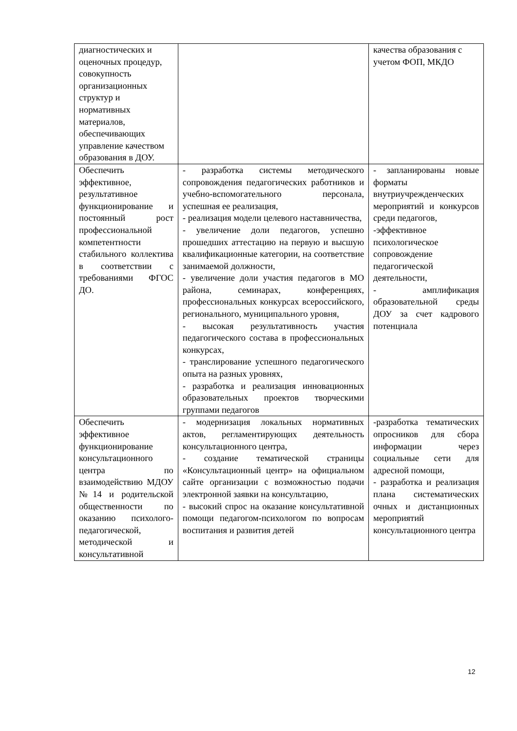| диагностических и оценочных процедур, совокупность организационных структур и нормативных материалов, обеспечивающих управление качеством образования в ДОУ. | | качества образования с учетом ФОП, МКДО |
| Обеспечить эффективное, результативное функционирование и постоянный рост профессиональной компетентности стабильного коллектива в соответствии с требованиями ФГОС ДО. | - разработка системы методического сопровождения педагогических работников и учебно-вспомогательного персонала, успешная ее реализация, - реализация модели целевого наставничества, - увеличение доли педагогов, успешно прошедших аттестацию на первую и высшую квалификационные категории, на соответствие занимаемой должности, - увеличение доли участия педагогов в МО района, семинарах, конференциях, профессиональных конкурсах всероссийского, регионального, муниципального уровня, - высокая результативность участия педагогического состава в профессиональных конкурсах, - транслирование успешного педагогического опыта на разных уровнях, - разработка и реализация инновационных образовательных проектов творческими группами педагогов | - запланированы новые форматы внутриучрежденческих мероприятий и конкурсов среди педагогов, -эффективное психологическое сопровождение педагогической деятельности, - амплификация образовательной среды ДОУ за счет кадрового потенциала |
| Обеспечить эффективное функционирование консультационного центра по взаимодействию МДОУ №14 и родительской общественности по оказанию психолого-педагогической, методической и консультативной | - модернизация локальных нормативных актов, регламентирующих деятельность консультационного центра, - создание тематической страницы «Консультационный центр» на официальном сайте организации с возможностью подачи электронной заявки на консультацию, - высокий спрос на оказание консультативной помощи педагогом-психологом по вопросам воспитания и развития детей | -разработка тематических опросников для сбора информации через социальные сети для адресной помощи, - разработка и реализация плана систематических очных и дистанционных мероприятий консультационного центра |
12